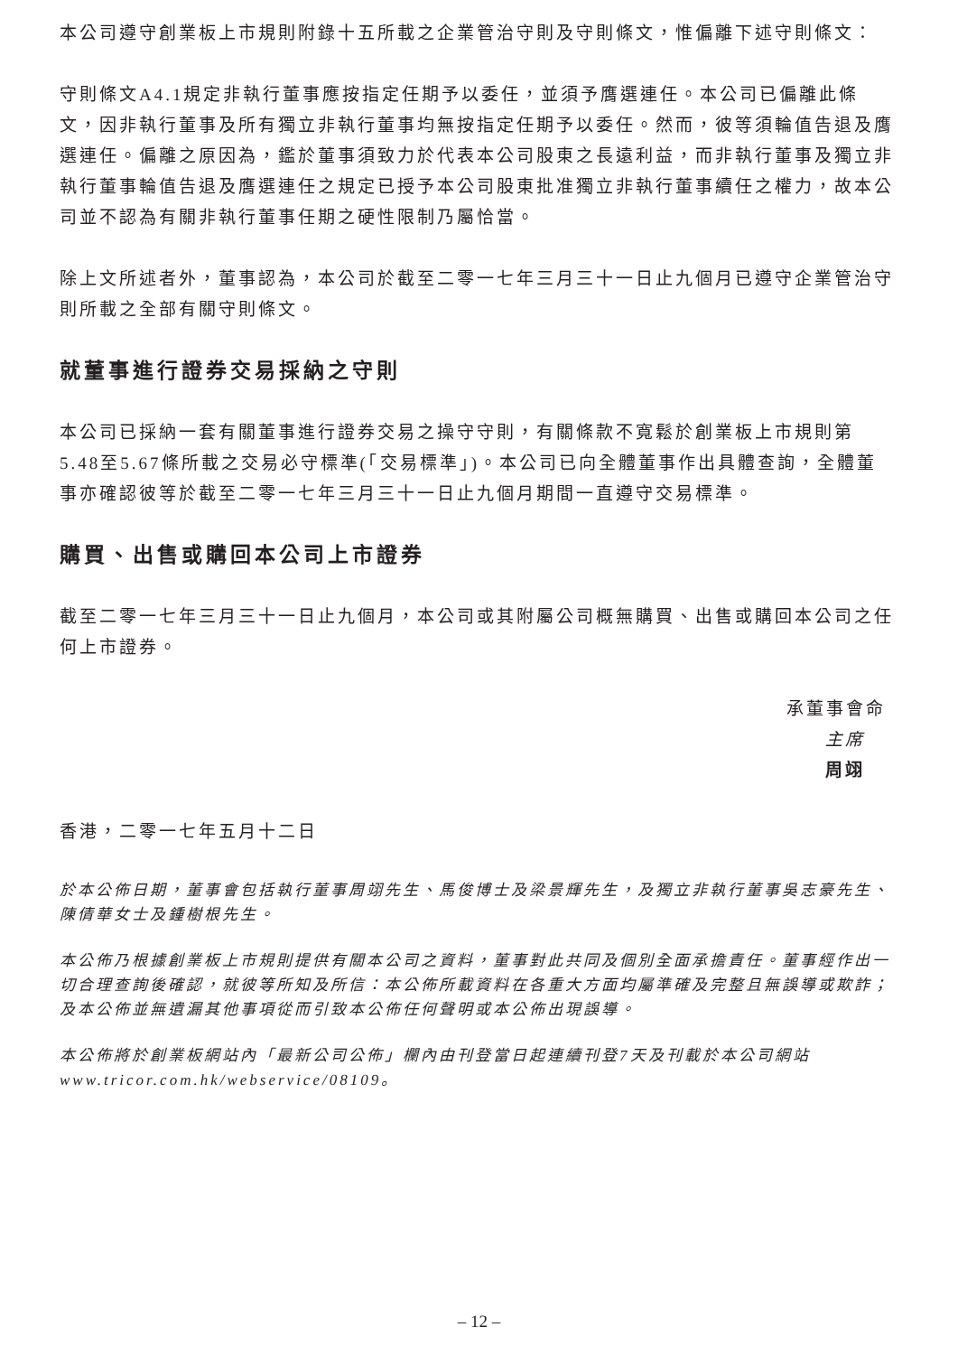本公司遵守創業板上市規則附錄十五所載之企業管治守則及守則條文，惟偏離下述守則條文：
守則條文A4.1規定非執行董事應按指定任期予以委任，並須予膺選連任。本公司已偏離此條文，因非執行董事及所有獨立非執行董事均無按指定任期予以委任。然而，彼等須輪值告退及膺選連任。偏離之原因為，鑑於董事須致力於代表本公司股東之長遠利益，而非執行董事及獨立非執行董事輪值告退及膺選連任之規定已授予本公司股東批准獨立非執行董事續任之權力，故本公司並不認為有關非執行董事任期之硬性限制乃屬恰當。
除上文所述者外，董事認為，本公司於截至二零一七年三月三十一日止九個月已遵守企業管治守則所載之全部有關守則條文。
就董事進行證券交易採納之守則
本公司已採納一套有關董事進行證券交易之操守守則，有關條款不寬鬆於創業板上市規則第5.48至5.67條所載之交易必守標準(「交易標準」)。本公司已向全體董事作出具體查詢，全體董事亦確認彼等於截至二零一七年三月三十一日止九個月期間一直遵守交易標準。
購買、出售或購回本公司上市證券
截至二零一七年三月三十一日止九個月，本公司或其附屬公司概無購買、出售或購回本公司之任何上市證券。
承董事會命
主席
周翊
香港，二零一七年五月十二日
於本公佈日期，董事會包括執行董事周翊先生、馬俊博士及梁景輝先生，及獨立非執行董事吳志豪先生、陳倩華女士及鍾樹根先生。
本公佈乃根據創業板上市規則提供有關本公司之資料，董事對此共同及個別全面承擔責任。董事經作出一切合理查詢後確認，就彼等所知及所信：本公佈所載資料在各重大方面均屬準確及完整且無誤導或欺詐；及本公佈並無遺漏其他事項從而引致本公佈任何聲明或本公佈出現誤導。
本公佈將於創業板網站內「最新公司公佈」欄內由刊登當日起連續刊登7天及刊載於本公司網站www.tricor.com.hk/webservice/08109。
– 12 –